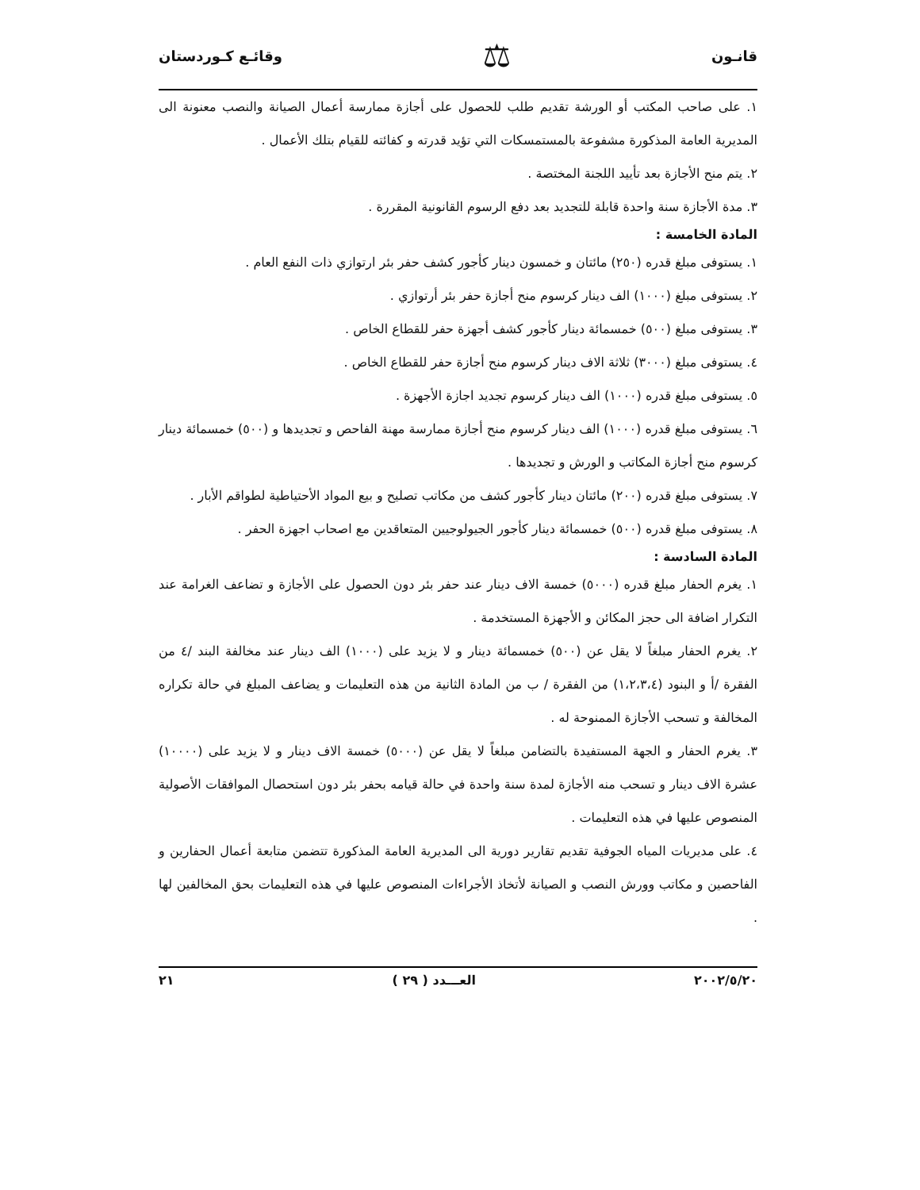قانـون ⚖ وقائـع كـوردستان
١. على صاحب المكتب أو الورشة تقديم طلب للحصول على أجازة ممارسة أعمال الصيانة والنصب معنونة الى المديرية العامة المذكورة مشفوعة بالمستمسكات التي تؤيد قدرته و كفائته للقيام بتلك الأعمال .
٢. يتم منح الأجازة بعد تأييد اللجنة المختصة .
٣. مدة الأجازة سنة واحدة قابلة للتجديد بعد دفع الرسوم القانونية المقررة .
المادة الخامسة :
١. يستوفى مبلغ قدره (٢٥٠) مائتان و خمسون دينار كأجور كشف حفر بئر ارتوازي ذات النفع العام .
٢. يستوفى مبلغ (١٠٠٠) الف دينار كرسوم منح أجازة حفر بئر أرتوازي .
٣. يستوفى مبلغ (٥٠٠) خمسمائة دينار كأجور كشف أجهزة حفر للقطاع الخاص .
٤. يستوفى مبلغ (٣٠٠٠) ثلاثة الاف دينار كرسوم منح أجازة حفر للقطاع الخاص .
٥. يستوفى مبلغ قدره (١٠٠٠) الف دينار كرسوم تجديد اجازة الأجهزة .
٦. يستوفى مبلغ قدره (١٠٠٠) الف دينار كرسوم منح أجازة ممارسة مهنة الفاحص و تجديدها و (٥٠٠) خمسمائة دينار كرسوم منح أجازة المكاتب و الورش و تجديدها .
٧. يستوفى مبلغ قدره (٢٠٠) مائتان دينار كأجور كشف من مكاتب تصليح و بيع المواد الأحتياطية لطواقم الأبار .
٨. يستوفى مبلغ قدره (٥٠٠) خمسمائة دينار كأجور الجيولوجيين المتعاقدين مع اصحاب اجهزة الحفر .
المادة السادسة :
١. يغرم الحفار مبلغ قدره (٥٠٠٠) خمسة الاف دينار عند حفر بئر دون الحصول على الأجازة و تضاعف الغرامة عند التكرار اضافة الى حجز المكائن و الأجهزة المستخدمة .
٢. يغرم الحفار مبلغاً لا يقل عن (٥٠٠) خمسمائة دينار و لا يزيد على (١٠٠٠) الف دينار عند مخالفة البند /٤ من الفقرة /أ و البنود (١،٢،٣،٤) من الفقرة / ب من المادة الثانية من هذه التعليمات و يضاعف المبلغ في حالة تكراره المخالفة و تسحب الأجازة الممنوحة له .
٣. يغرم الحفار و الجهة المستفيدة بالتضامن مبلغاً لا يقل عن (٥٠٠٠) خمسة الاف دينار و لا يزيد على (١٠٠٠٠) عشرة الاف دينار و تسحب منه الأجازة لمدة سنة واحدة في حالة قيامه بحفر بئر دون استحصال الموافقات الأصولية المنصوص عليها في هذه التعليمات .
٤. على مديريات المياه الجوفية تقديم تقارير دورية الى المديرية العامة المذكورة تتضمن متابعة أعمال الحفارين و الفاحصين و مكاتب وورش النصب و الصيانة لأتخاذ الأجراءات المنصوص عليها في هذه التعليمات بحق المخالفين لها .
٢٠٠٢/٥/٢٠ العـــدد ( ٢٩ ) ٢١